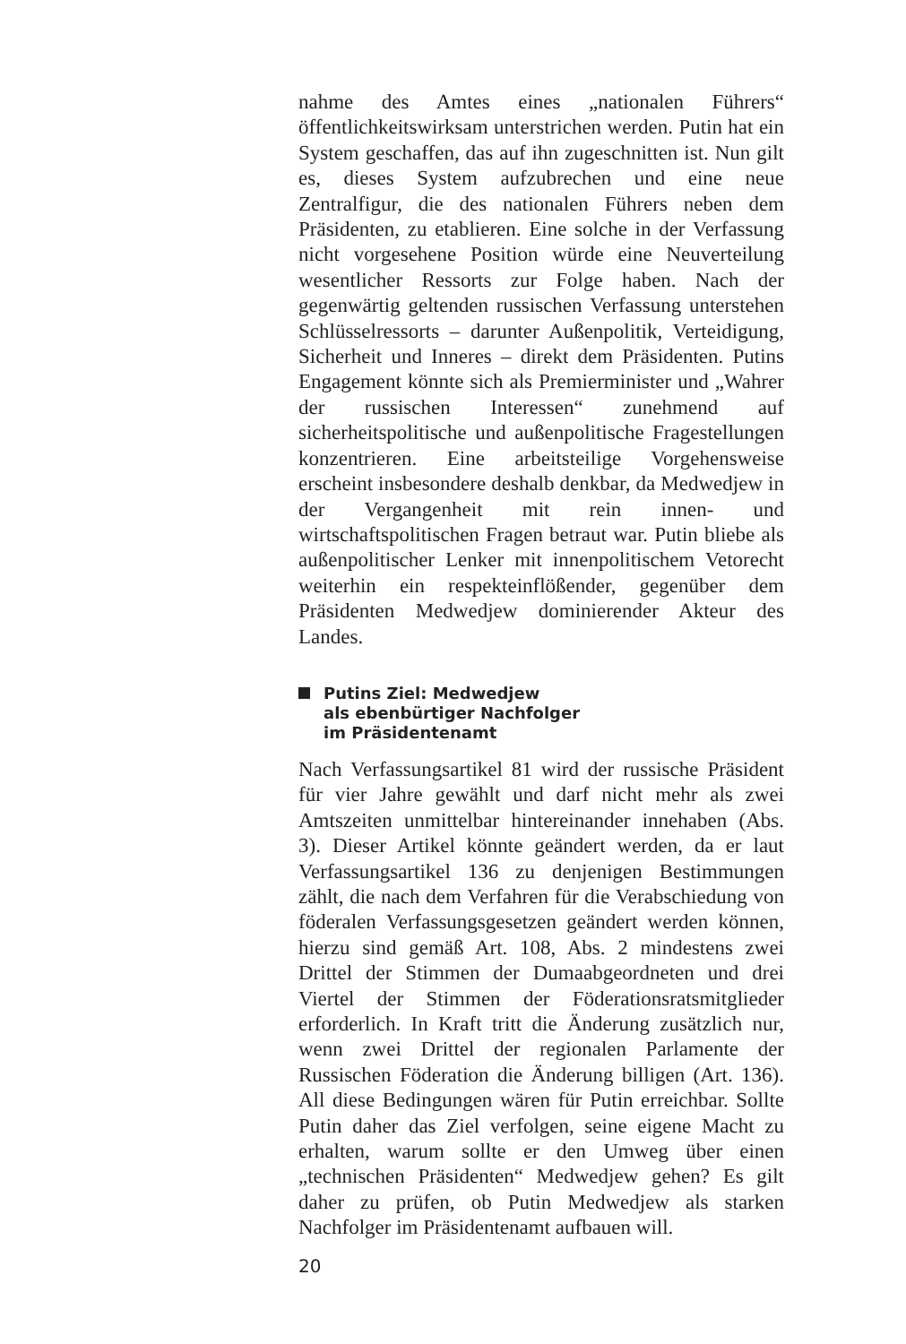nahme des Amtes eines „nationalen Führers“ öffentlichkeitswirksam unterstrichen werden. Putin hat ein System geschaffen, das auf ihn zugeschnitten ist. Nun gilt es, dieses System aufzubrechen und eine neue Zentralfigur, die des nationalen Führers neben dem Präsidenten, zu etablieren. Eine solche in der Verfassung nicht vorgesehene Position würde eine Neuverteilung wesentlicher Ressorts zur Folge haben. Nach der gegenwärtig geltenden russischen Verfassung unterstehen Schlüsselressorts – darunter Außenpolitik, Verteidigung, Sicherheit und Inneres – direkt dem Präsidenten. Putins Engagement könnte sich als Premierminister und „Wahrer der russischen Interessen“ zunehmend auf sicherheitspolitische und außenpolitische Fragestellungen konzentrieren. Eine arbeitsteilige Vorgehensweise erscheint insbesondere deshalb denkbar, da Medwedjew in der Vergangenheit mit rein innen- und wirtschaftspolitischen Fragen betraut war. Putin bliebe als außenpolitischer Lenker mit innenpolitischem Vetorecht weiterhin ein respekteinflößender, gegenüber dem Präsidenten Medwedjew dominierender Akteur des Landes.
Putins Ziel: Medwedjew
als ebenbürtiger Nachfolger
im Präsidentenamt
Nach Verfassungsartikel 81 wird der russische Präsident für vier Jahre gewählt und darf nicht mehr als zwei Amtszeiten unmittelbar hintereinander innehaben (Abs. 3). Dieser Artikel könnte geändert werden, da er laut Verfassungsartikel 136 zu denjenigen Bestimmungen zählt, die nach dem Verfahren für die Verabschiedung von föderalen Verfassungsgesetzen geändert werden können, hierzu sind gemäß Art. 108, Abs. 2 mindestens zwei Drittel der Stimmen der Dumaabgeordneten und drei Viertel der Stimmen der Föderationsratsmitglieder erforderlich. In Kraft tritt die Änderung zusätzlich nur, wenn zwei Drittel der regionalen Parlamente der Russischen Föderation die Änderung billigen (Art. 136). All diese Bedingungen wären für Putin erreichbar. Sollte Putin daher das Ziel verfolgen, seine eigene Macht zu erhalten, warum sollte er den Umweg über einen „technischen Präsidenten“ Medwedjew gehen? Es gilt daher zu prüfen, ob Putin Medwedjew als starken Nachfolger im Präsidentenamt aufbauen will.
20